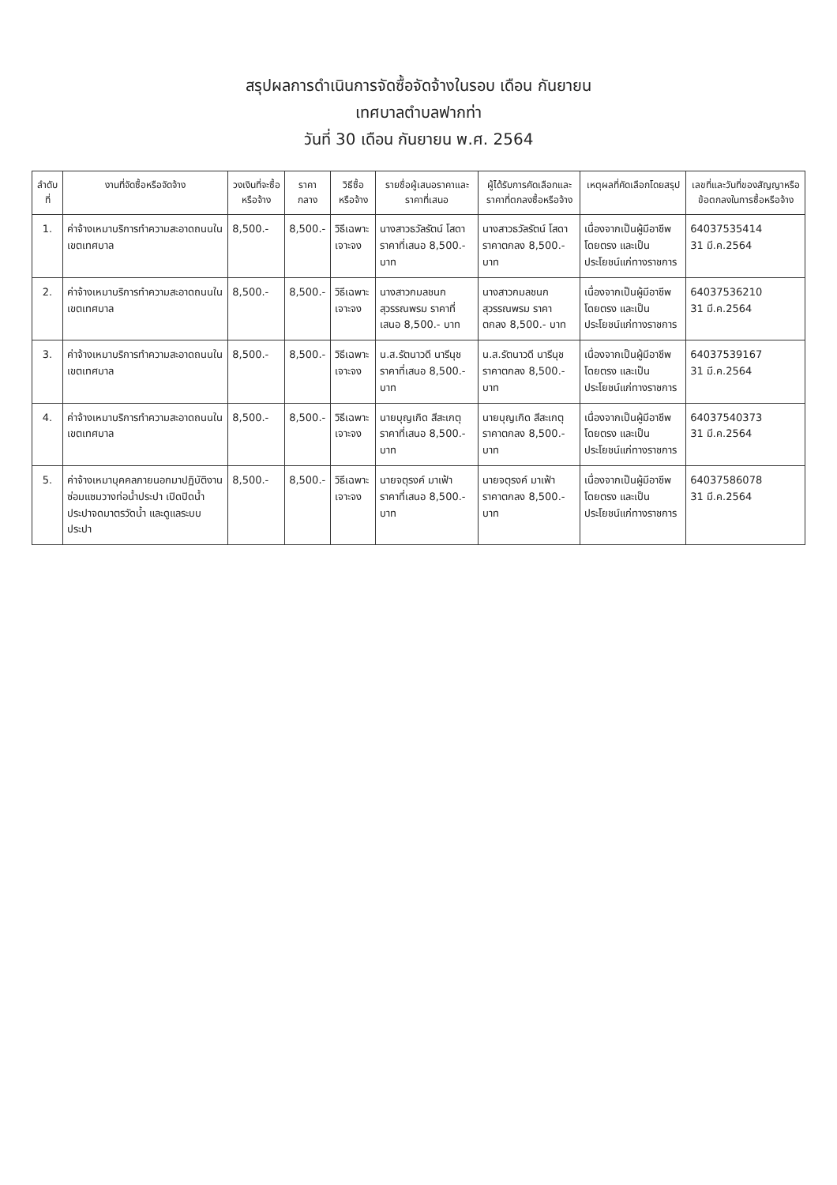สรุปผลการดำเนินการจัดซื้อจัดจ้างในรอบ เดือน กันยายน
เทศบาลตำบลฟากท่า
วันที่ 30 เดือน กันยายน พ.ศ. 2564
| ลำดับที่ | งานที่จัดซื้อหรือจัดจ้าง | วงเงินที่จะซื้อหรือจ้าง | ราคากลาง | วิธีซื้อหรือจ้าง | รายชื่อผู้เสนอราคาและราคาที่เสนอ | ผู้ได้รับการคัดเลือกและราคาที่ตกลงซื้อหรือจ้าง | เหตุผลที่คัดเลือกโดยสรุป | เลขที่และวันที่ของสัญญาหรือข้อตกลงในการซื้อหรือจ้าง |
| --- | --- | --- | --- | --- | --- | --- | --- | --- |
| 1. | ค่าจ้างเหมาบริการทำความสะอาดถนนในเขตเทศบาล | 8,500.- | 8,500.- | วิธีเฉพาะเจาะจง | นางสาวธวัลรัตน์ โสดา ราคาที่เสนอ 8,500.- บาท | นางสาวธวัลรัตน์ โสดา ราคาตกลง 8,500.- บาท | เนื่องจากเป็นผู้มีอาชีพโดยตรง และเป็นประโยชน์แก่ทางราชการ | 6403753541​4 31 มี.ค.2564 |
| 2. | ค่าจ้างเหมาบริการทำความสะอาดถนนในเขตเทศบาล | 8,500.- | 8,500.- | วิธีเฉพาะเจาะจง | นางสาวกมลชนก สุวรรณพรม ราคาที่เสนอ 8,500.- บาท | นางสาวกมลชนก สุวรรณพรม ราคาตกลง 8,500.- บาท | เนื่องจากเป็นผู้มีอาชีพโดยตรง และเป็นประโยชน์แก่ทางราชการ | 64037536210 31 มี.ค.2564 |
| 3. | ค่าจ้างเหมาบริการทำความสะอาดถนนในเขตเทศบาล | 8,500.- | 8,500.- | วิธีเฉพาะเจาะจง | น.ส.รัตนาวดี นารีนุช ราคาที่เสนอ 8,500.- บาท | น.ส.รัตนาวดี นารีนุช ราคาตกลง 8,500.- บาท | เนื่องจากเป็นผู้มีอาชีพโดยตรง และเป็นประโยชน์แก่ทางราชการ | 64037539167 31 มี.ค.2564 |
| 4. | ค่าจ้างเหมาบริการทำความสะอาดถนนในเขตเทศบาล | 8,500.- | 8,500.- | วิธีเฉพาะเจาะจง | นายบุญเกิด สีสะเกตุ ราคาที่เสนอ 8,500.- บาท | นายบุญเกิด สีสะเกตุ ราคาตกลง 8,500.- บาท | เนื่องจากเป็นผู้มีอาชีพโดยตรง และเป็นประโยชน์แก่ทางราชการ | 64037540373 31 มี.ค.2564 |
| 5. | ค่าจ้างเหมาบุคคลภายนอกมาปฏิบัติงานซ่อมแซมวางท่อน้ำประปา เปิดปิดน้ำประปาจดมาตรวัดน้ำ และดูแลระบบประปา | 8,500.- | 8,500.- | วิธีเฉพาะเจาะจง | นายจตุรงค์ มาเฟ้า ราคาที่เสนอ 8,500.- บาท | นายจตุรงค์ มาเฟ้า ราคาตกลง 8,500.- บาท | เนื่องจากเป็นผู้มีอาชีพโดยตรง และเป็นประโยชน์แก่ทางราชการ | 64037586078 31 มี.ค.2564 |